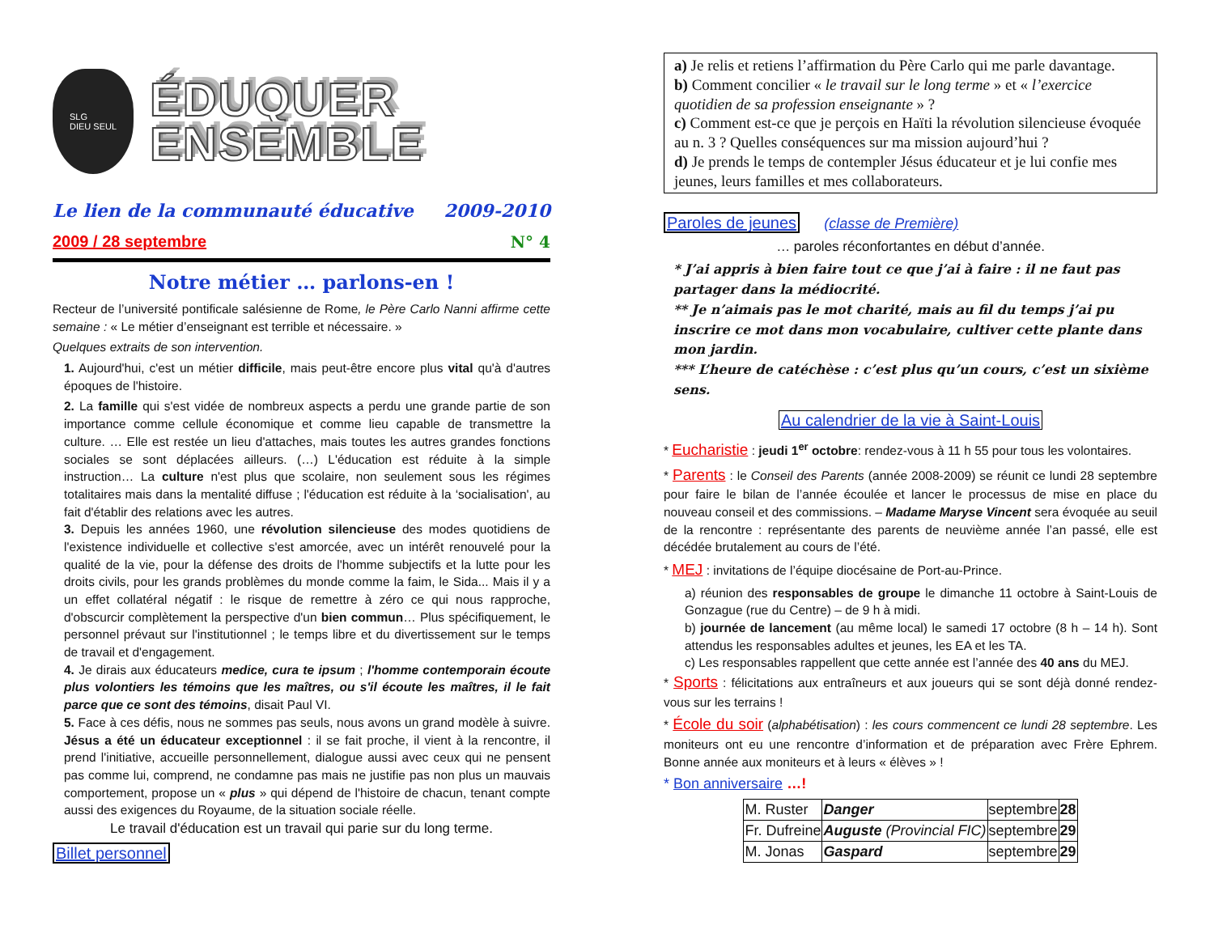SLG
DIEU SEUL
ÉDUQUER
ENSEMBLE
Le lien de la communauté éducative 2009-2010
2009 / 28 septembre N° 4
Notre métier … parlons-en !
Recteur de l’université pontificale salésienne de Rome, le Père Carlo Nanni affirme cette semaine : « Le métier d’enseignant est terrible et nécessaire. »
Quelques extraits de son intervention.
1. Aujourd'hui, c'est un métier difficile, mais peut-être encore plus vital qu'à d'autres époques de l'histoire.
2. La famille qui s'est vidée de nombreux aspects a perdu une grande partie de son importance comme cellule économique et comme lieu capable de transmettre la culture. … Elle est restée un lieu d'attaches, mais toutes les autres grandes fonctions sociales se sont déplacées ailleurs. (…) L'éducation est réduite à la simple instruction… La culture n'est plus que scolaire, non seulement sous les régimes totalitaires mais dans la mentalité diffuse ; l'éducation est réduite à la ‘socialisation', au fait d'établir des relations avec les autres.
3. Depuis les années 1960, une révolution silencieuse des modes quotidiens de l'existence individuelle et collective s'est amorcée, avec un intérêt renouvelé pour la qualité de la vie, pour la défense des droits de l'homme subjectifs et la lutte pour les droits civils, pour les grands problèmes du monde comme la faim, le Sida... Mais il y a un effet collatéral négatif : le risque de remettre à zéro ce qui nous rapproche, d'obscurcir complètement la perspective d'un bien commun… Plus spécifiquement, le personnel prévaut sur l'institutionnel ; le temps libre et du divertissement sur le temps de travail et d'engagement.
4. Je dirais aux éducateurs medice, cura te ipsum ; l'homme contemporain écoute plus volontiers les témoins que les maîtres, ou s'il écoute les maîtres, il le fait parce que ce sont des témoins, disait Paul VI.
5. Face à ces défis, nous ne sommes pas seuls, nous avons un grand modèle à suivre. Jésus a été un éducateur exceptionnel : il se fait proche, il vient à la rencontre, il prend l'initiative, accueille personnellement, dialogue aussi avec ceux qui ne pensent pas comme lui, comprend, ne condamne pas mais ne justifie pas non plus un mauvais comportement, propose un « plus » qui dépend de l'histoire de chacun, tenant compte aussi des exigences du Royaume, de la situation sociale réelle.
Le travail d'éducation est un travail qui parie sur du long terme.
Billet personnel
a) Je relis et retiens l’affirmation du Père Carlo qui me parle davantage.
b) Comment concilier « le travail sur le long terme » et « l’exercice quotidien de sa profession enseignante » ?
c) Comment est-ce que je perçois en Haïti la révolution silencieuse évoquée au n. 3 ? Quelles conséquences sur ma mission aujourd’hui ?
d) Je prends le temps de contempler Jésus éducateur et je lui confie mes jeunes, leurs familles et mes collaborateurs.
Paroles de jeunes (classe de Première)
… paroles réconfortantes en début d’année.
* J’ai appris à bien faire tout ce que j’ai à faire : il ne faut pas partager dans la médiocrité.
** Je n’aimais pas le mot charité, mais au fil du temps j’ai pu inscrire ce mot dans mon vocabulaire, cultiver cette plante dans mon jardin.
*** L’heure de catéchèse : c’est plus qu’un cours, c’est un sixième sens.
Au calendrier de la vie à Saint-Louis
* Eucharistie : jeudi 1<sup>er</sup> octobre: rendez-vous à 11 h 55 pour tous les volontaires.
* Parents : le Conseil des Parents (année 2008-2009) se réunit ce lundi 28 septembre pour faire le bilan de l’année écoulée et lancer le processus de mise en place du nouveau conseil et des commissions. – Madame Maryse Vincent sera évoquée au seuil de la rencontre : représentante des parents de neuvième année l’an passé, elle est décédée brutalement au cours de l’été.
* MEJ : invitations de l’équipe diocésaine de Port-au-Prince.
a) réunion des responsables de groupe le dimanche 11 octobre à Saint-Louis de Gonzague (rue du Centre) – de 9 h à midi.
b) journée de lancement (au même local) le samedi 17 octobre (8 h – 14 h). Sont attendus les responsables adultes et jeunes, les EA et les TA.
c) Les responsables rappellent que cette année est l’année des 40 ans du MEJ.
* Sports : félicitations aux entraîneurs et aux joueurs qui se sont déjà donné rendez-vous sur les terrains !
* École du soir (alphabétisation) : les cours commencent ce lundi 28 septembre. Les moniteurs ont eu une rencontre d’information et de préparation avec Frère Ephrem. Bonne année aux moniteurs et à leurs « élèves » !
* Bon anniversaire …!
| M. Ruster | Danger | septembre | 28 |
| Fr. Dufreine | Auguste (Provincial FIC) | septembre | 29 |
| M. Jonas | Gaspard | septembre | 29 |